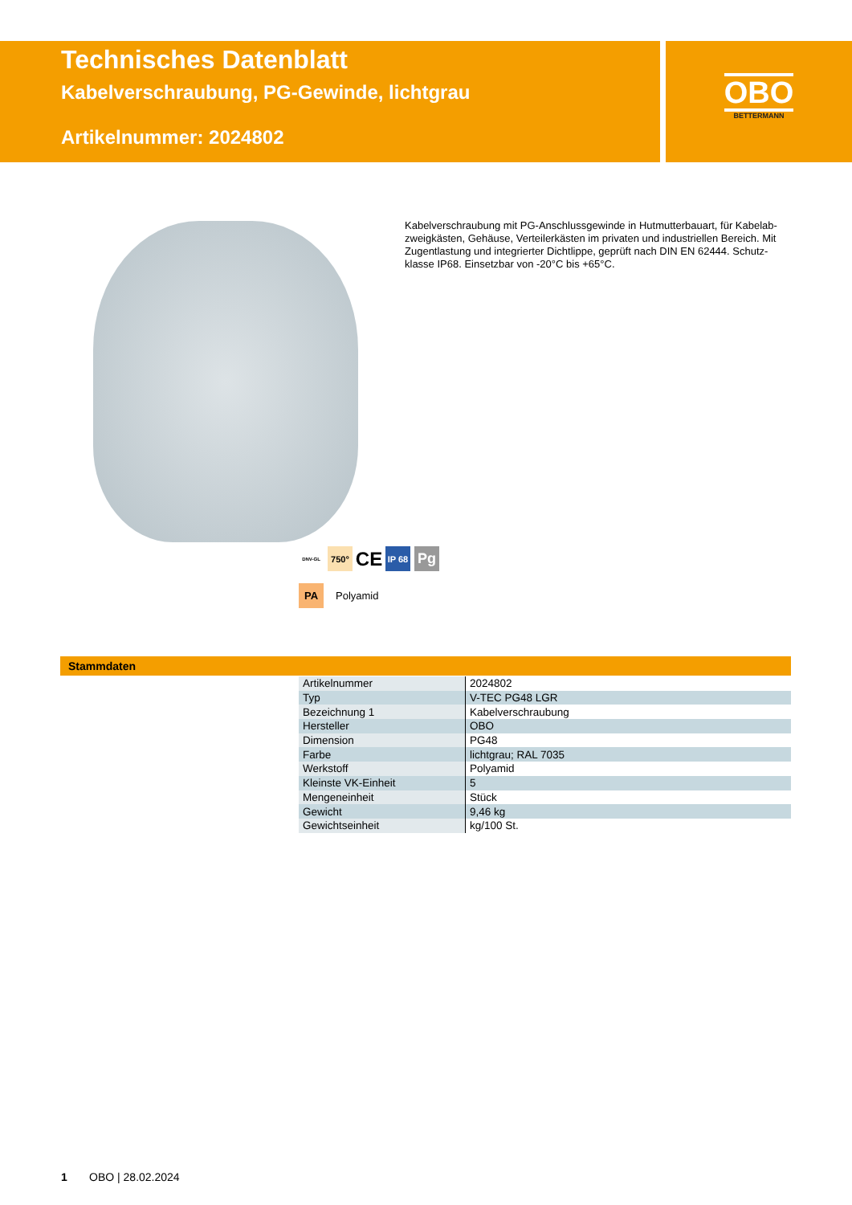Technisches Datenblatt
Kabelverschraubung, PG-Gewinde, lichtgrau
Artikelnummer: 2024802
OBO
BETTERMANN
Kabelverschraubung mit PG-Anschlussgewinde in Hutmutterbauart, für Kabelab-zweigkästen, Gehäuse, Verteilerkästen im privaten und industriellen Bereich. Mit Zugentlastung und integrierter Dichtlippe, geprüft nach DIN EN 62444. Schutz-klasse IP68. Einsetzbar von -20°C bis +65°C.
DNV-GL 750° CE IP 68 Pg
PA Polyamid
Stammdaten
| Artikelnummer | 2024802 |
| Typ | V-TEC PG48 LGR |
| Bezeichnung 1 | Kabelverschraubung |
| Hersteller | OBO |
| Dimension | PG48 |
| Farbe | lichtgrau; RAL 7035 |
| Werkstoff | Polyamid |
| Kleinste VK-Einheit | 5 |
| Mengeneinheit | Stück |
| Gewicht | 9,46 kg |
| Gewichtseinheit | kg/100 St. |
1 OBO | 28.02.2024